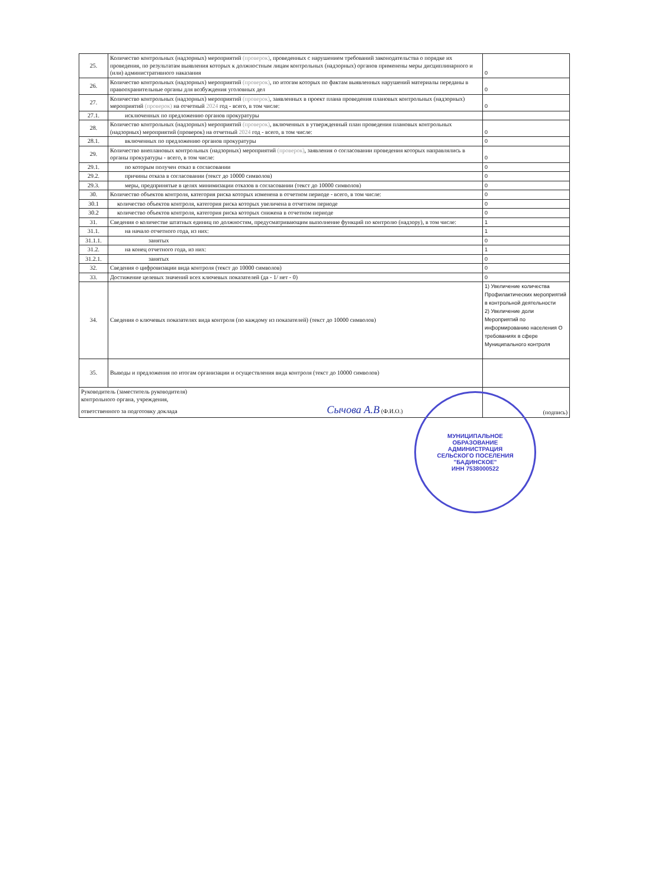| 25. | Количество контрольных (надзорных) мероприятий (проверок) , проведенных с нарушением требований законодательства о порядке их проведения, по результатам выявления которых к должностным лицам контрольных (надзорных) органов применены меры дисциплинарного и (или) административного наказания | 0 |
| 26. | Количество контрольных (надзорных) мероприятий (проверок) , по итогам которых по фактам выявленных нарушений материалы переданы в правоохранительные органы для возбуждения уголовных дел | 0 |
| 27. | Количество контрольных (надзорных) мероприятий (проверок) , заявленных в проект плана проведения плановых контрольных (надзорных) мероприятий (проверок) на отчетный 2024 год - всего, в том числе: | 0 |
| 27.1. | исключенных по предложению органов прокуратуры | |
| 28. | Количество контрольных (надзорных) мероприятий (проверок) , включенных в утвержденный план проведения плановых контрольных (надзорных) мероприятий (проверок) на отчетный 2024 год - всего, в том числе: | 0 |
| 28.1. | включенных по предложению органов прокуратуры | 0 |
| 29. | Количество внеплановых контрольных (надзорных) мероприятий (проверок) , заявления о согласовании проведения которых направлялись в органы прокуратуры - всего, в том числе: | 0 |
| 29.1. | по которым получен отказ в согласовании | 0 |
| 29.2. | причины отказа в согласовании (текст до 10000 символов) | 0 |
| 29.3. | меры, предпринятые в целях минимизации отказов в согласовании (текст до 10000 символов) | 0 |
| 30. | Количество объектов контроля, категория риска которых изменена в отчетном периоде - всего, в том числе: | 0 |
| 30.1 | количество объектов контроля, категория риска которых увеличена в отчетном периоде | 0 |
| 30.2 | количество объектов контроля, категория риска которых снижена в отчетном периоде | 0 |
| 31. | Сведения о количестве штатных единиц по должностям, предусматривающим выполнение функций по контролю (надзору), в том числе: | 1 |
| 31.1. | на начало отчетного года, из них: | 1 |
| 31.1.1. | занятых | 0 |
| 31.2. | на конец отчетного года, из них: | 1 |
| 31.2.1. | занятых | 0 |
| 32. | Сведения о цифровизации вида контроля (текст до 10000 символов) | 0 |
| 33. | Достижение целевых значений всех ключевых показателей (да - 1/ нет - 0) | 0 |
| 34. | Сведения о ключевых показателях вида контроля (по каждому из показателей) (текст до 10000 символов) | 1) Увеличение количества Профилактических мероприятий в контрольной деятельности 2) Увеличение доли Мероприятий по информированию населения О требованиях в сфере Муниципального контроля |
| 35. | Выводы и предложения по итогам организации и осуществления вида контроля (текст до 10000 символов) | |
| Руководитель (заместитель руководителя) контрольного органа, учреждения, ответственного за подготовку доклада Сычова А.В (Ф.И.О.) | | (подпись) |
МУНИЦИПАЛЬНОЕ
ОБРАЗОВАНИЕ
АДМИНИСТРАЦИЯ
СЕЛЬСКОГО ПОСЕЛЕНИЯ
"БАДИНСКОЕ"
ИНН 7538000522